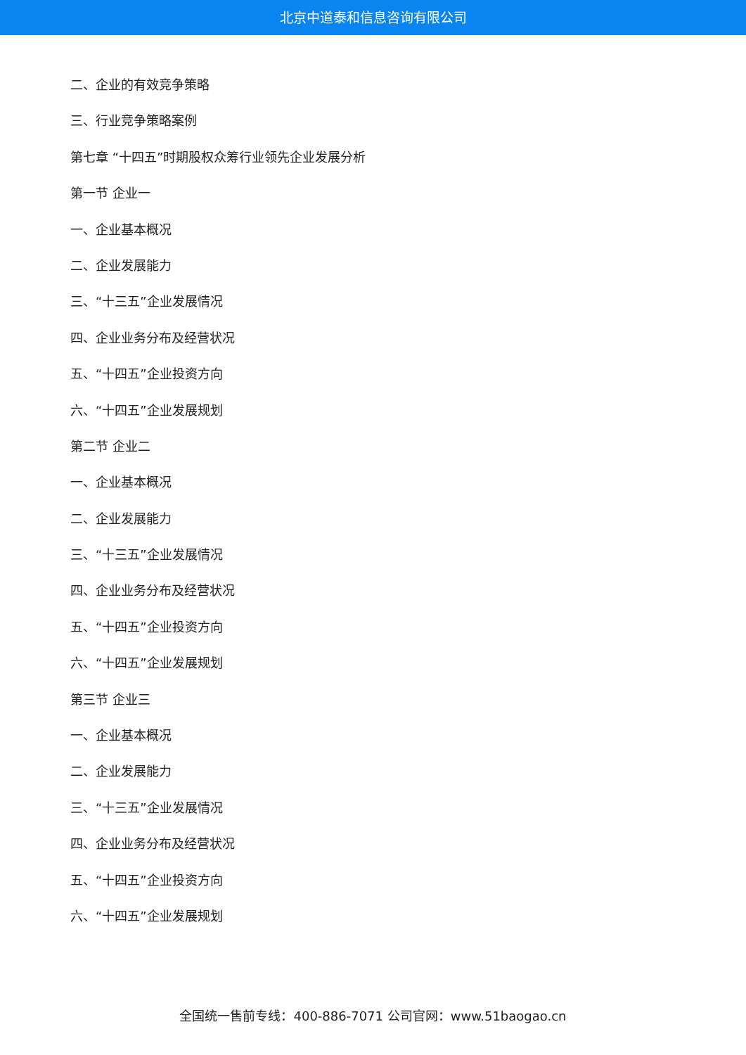北京中道泰和信息咨询有限公司
二、企业的有效竞争策略
三、行业竞争策略案例
第七章 “十四五”时期股权众筹行业领先企业发展分析
第一节 企业一
一、企业基本概况
二、企业发展能力
三、“十三五”企业发展情况
四、企业业务分布及经营状况
五、“十四五”企业投资方向
六、“十四五”企业发展规划
第二节 企业二
一、企业基本概况
二、企业发展能力
三、“十三五”企业发展情况
四、企业业务分布及经营状况
五、“十四五”企业投资方向
六、“十四五”企业发展规划
第三节 企业三
一、企业基本概况
二、企业发展能力
三、“十三五”企业发展情况
四、企业业务分布及经营状况
五、“十四五”企业投资方向
六、“十四五”企业发展规划
全国统一售前专线：400-886-7071 公司官网：www.51baogao.cn